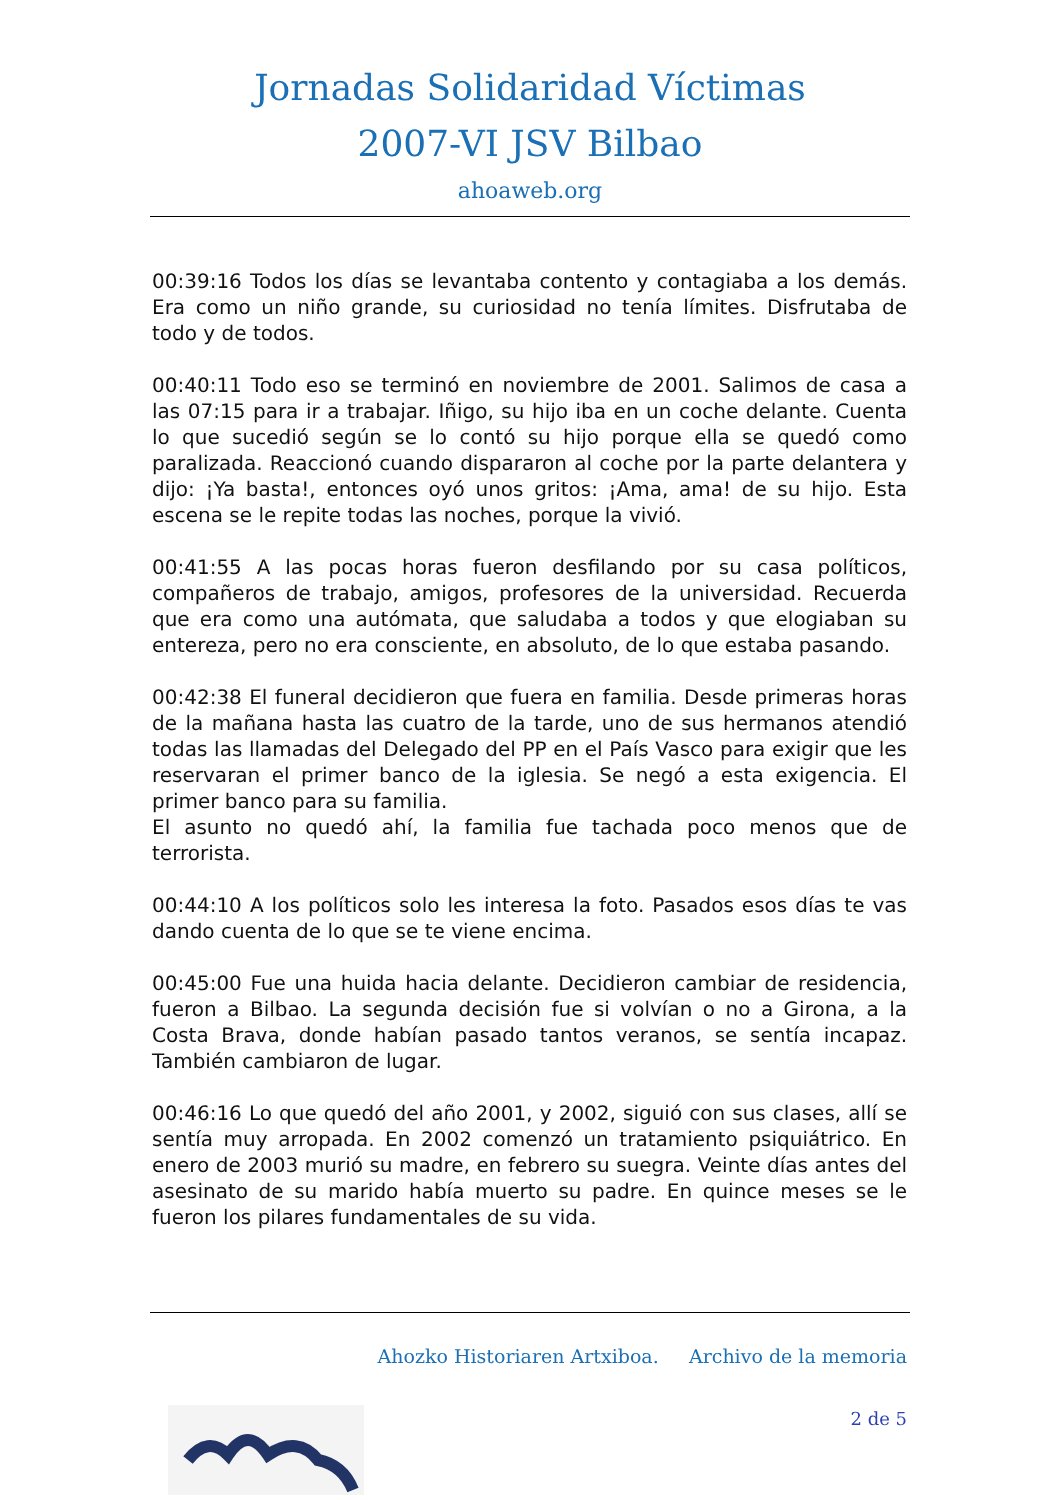Jornadas Solidaridad Víctimas
2007-VI JSV Bilbao
ahoaweb.org
00:39:16 Todos los días se levantaba contento y contagiaba a los demás. Era como un niño grande, su curiosidad no tenía límites. Disfrutaba de todo y de todos.
00:40:11 Todo eso se terminó en noviembre de 2001. Salimos de casa a las 07:15 para ir a trabajar. Iñigo, su hijo iba en un coche delante. Cuenta lo que sucedió según se lo contó su hijo porque ella se quedó como paralizada. Reaccionó cuando dispararon al coche por la parte delantera y dijo: ¡Ya basta!, entonces oyó unos gritos: ¡Ama, ama! de su hijo. Esta escena se le repite todas las noches, porque la vivió.
00:41:55 A las pocas horas fueron desfilando por su casa políticos, compañeros de trabajo, amigos, profesores de la universidad. Recuerda que era como una autómata, que saludaba a todos y que elogiaban su entereza, pero no era consciente, en absoluto, de lo que estaba pasando.
00:42:38 El funeral decidieron que fuera en familia. Desde primeras horas de la mañana hasta las cuatro de la tarde, uno de sus hermanos atendió todas las llamadas del Delegado del PP en el País Vasco para exigir que les reservaran el primer banco de la iglesia. Se negó a esta exigencia. El primer banco para su familia.
El asunto no quedó ahí, la familia fue tachada poco menos que de terrorista.
00:44:10 A los políticos solo les interesa la foto. Pasados esos días te vas dando cuenta de lo que se te viene encima.
00:45:00 Fue una huida hacia delante. Decidieron cambiar de residencia, fueron a Bilbao. La segunda decisión fue si volvían o no a Girona, a la Costa Brava, donde habían pasado tantos veranos, se sentía incapaz. También cambiaron de lugar.
00:46:16 Lo que quedó del año 2001, y 2002, siguió con sus clases, allí se sentía muy arropada. En 2002 comenzó un tratamiento psiquiátrico. En enero de 2003 murió su madre, en febrero su suegra. Veinte días antes del asesinato de su marido había muerto su padre. En quince meses se le fueron los pilares fundamentales de su vida.
Ahozko Historiaren Artxiboa. Archivo de la memoria
2 de 5